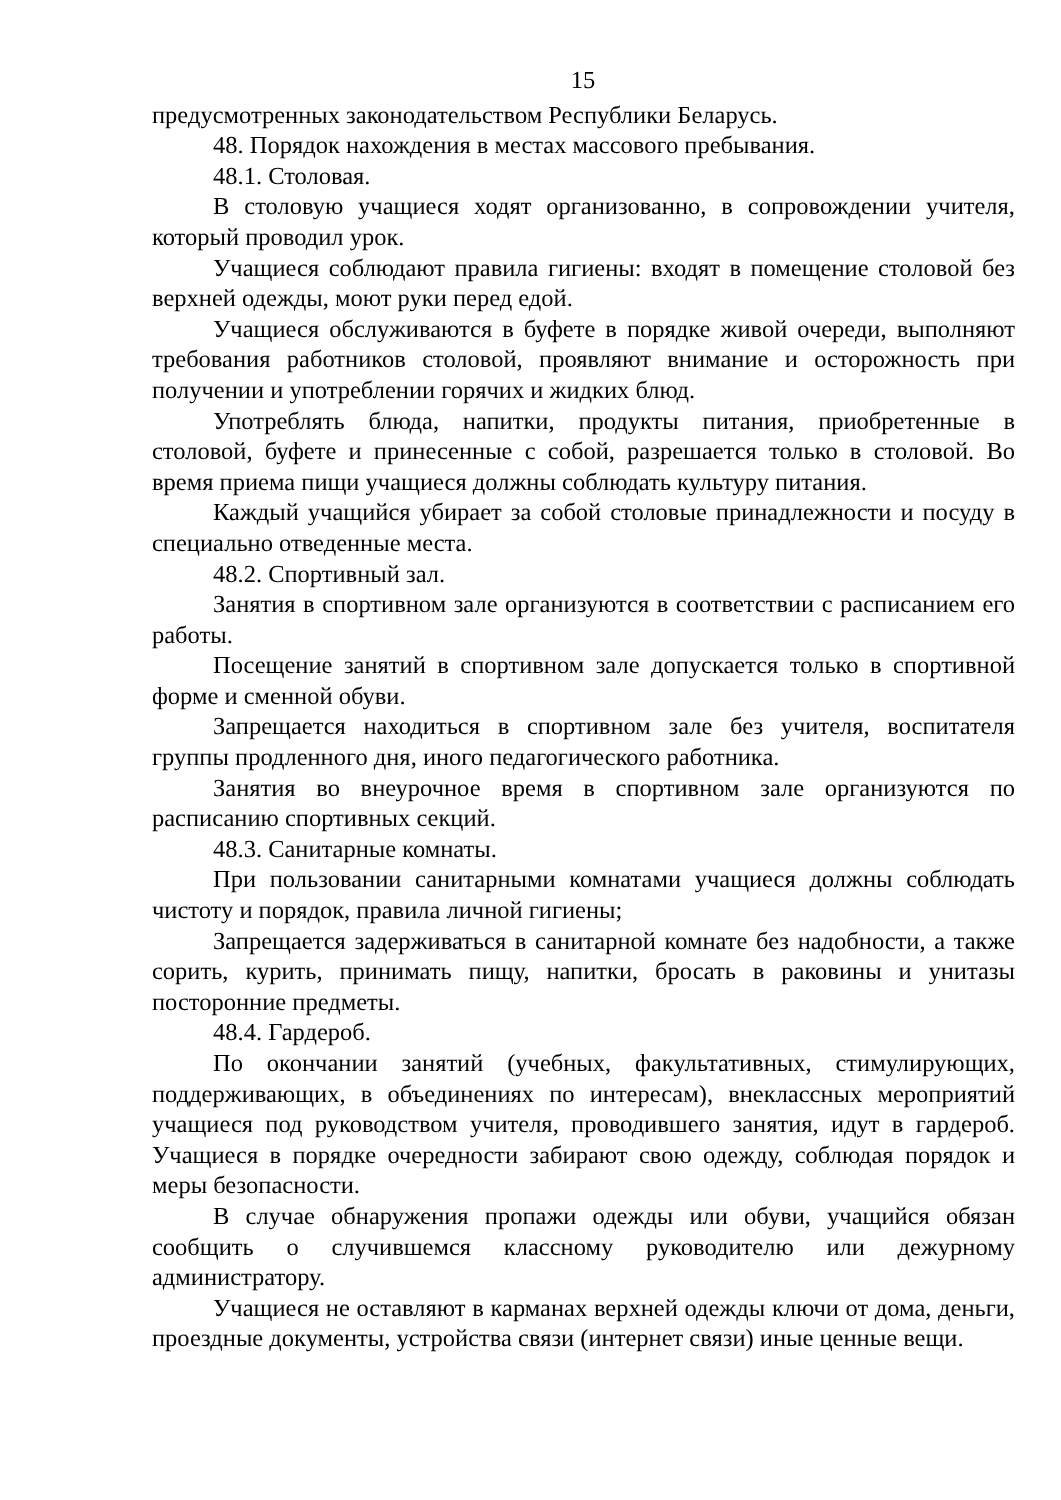15
предусмотренных законодательством Республики Беларусь.
48. Порядок нахождения в местах массового пребывания.
48.1. Столовая.
В столовую учащиеся ходят организованно, в сопровождении учителя, который проводил урок.
Учащиеся соблюдают правила гигиены: входят в помещение столовой без верхней одежды, моют руки перед едой.
Учащиеся обслуживаются в буфете в порядке живой очереди, выполняют требования работников столовой, проявляют внимание и осторожность при получении и употреблении горячих и жидких блюд.
Употреблять блюда, напитки, продукты питания, приобретенные в столовой, буфете и принесенные с собой, разрешается только в столовой. Во время приема пищи учащиеся должны соблюдать культуру питания.
Каждый учащийся убирает за собой столовые принадлежности и посуду в специально отведенные места.
48.2. Спортивный зал.
Занятия в спортивном зале организуются в соответствии с расписанием его работы.
Посещение занятий в спортивном зале допускается только в спортивной форме и сменной обуви.
Запрещается находиться в спортивном зале без учителя, воспитателя группы продленного дня, иного педагогического работника.
Занятия во внеурочное время в спортивном зале организуются по расписанию спортивных секций.
48.3. Санитарные комнаты.
При пользовании санитарными комнатами учащиеся должны соблюдать чистоту и порядок, правила личной гигиены;
Запрещается задерживаться в санитарной комнате без надобности, а также сорить, курить, принимать пищу, напитки, бросать в раковины и унитазы посторонние предметы.
48.4. Гардероб.
По окончании занятий (учебных, факультативных, стимулирующих, поддерживающих, в объединениях по интересам), внеклассных мероприятий учащиеся под руководством учителя, проводившего занятия, идут в гардероб. Учащиеся в порядке очередности забирают свою одежду, соблюдая порядок и меры безопасности.
В случае обнаружения пропажи одежды или обуви, учащийся обязан сообщить о случившемся классному руководителю или дежурному администратору.
Учащиеся не оставляют в карманах верхней одежды ключи от дома, деньги, проездные документы, устройства связи (интернет связи) иные ценные вещи.